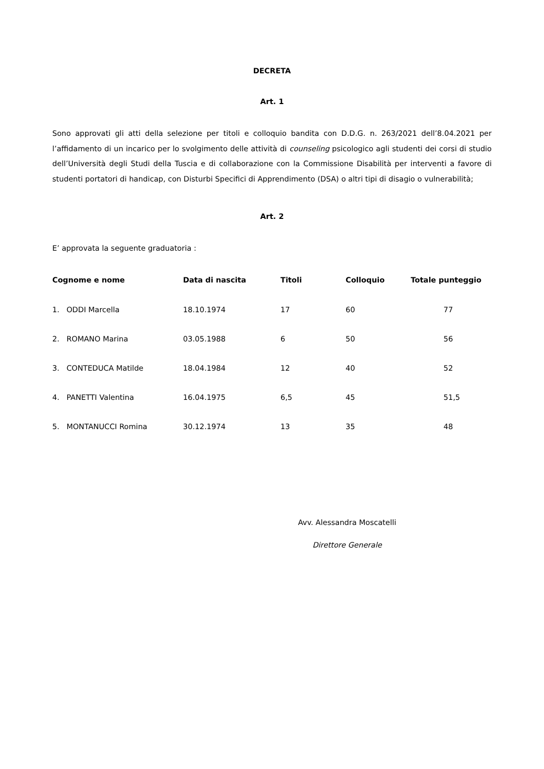DECRETA
Art. 1
Sono approvati gli atti della selezione per titoli e colloquio bandita con D.D.G. n. 263/2021 dell’8.04.2021 per l’affidamento di un incarico per lo svolgimento delle attività di counseling psicologico agli studenti dei corsi di studio dell’Università degli Studi della Tuscia e di collaborazione con la Commissione Disabilità per interventi a favore di studenti portatori di handicap, con Disturbi Specifici di Apprendimento (DSA) o altri tipi di disagio o vulnerabilità;
Art. 2
E’ approvata la seguente graduatoria :
| Cognome e nome | Data di nascita | Titoli | Colloquio | Totale punteggio |
| --- | --- | --- | --- | --- |
| 1. ODDI Marcella | 18.10.1974 | 17 | 60 | 77 |
| 2. ROMANO Marina | 03.05.1988 | 6 | 50 | 56 |
| 3. CONTEDUCA Matilde | 18.04.1984 | 12 | 40 | 52 |
| 4. PANETTI Valentina | 16.04.1975 | 6,5 | 45 | 51,5 |
| 5. MONTANUCCI Romina | 30.12.1974 | 13 | 35 | 48 |
Avv. Alessandra Moscatelli
Direttore Generale